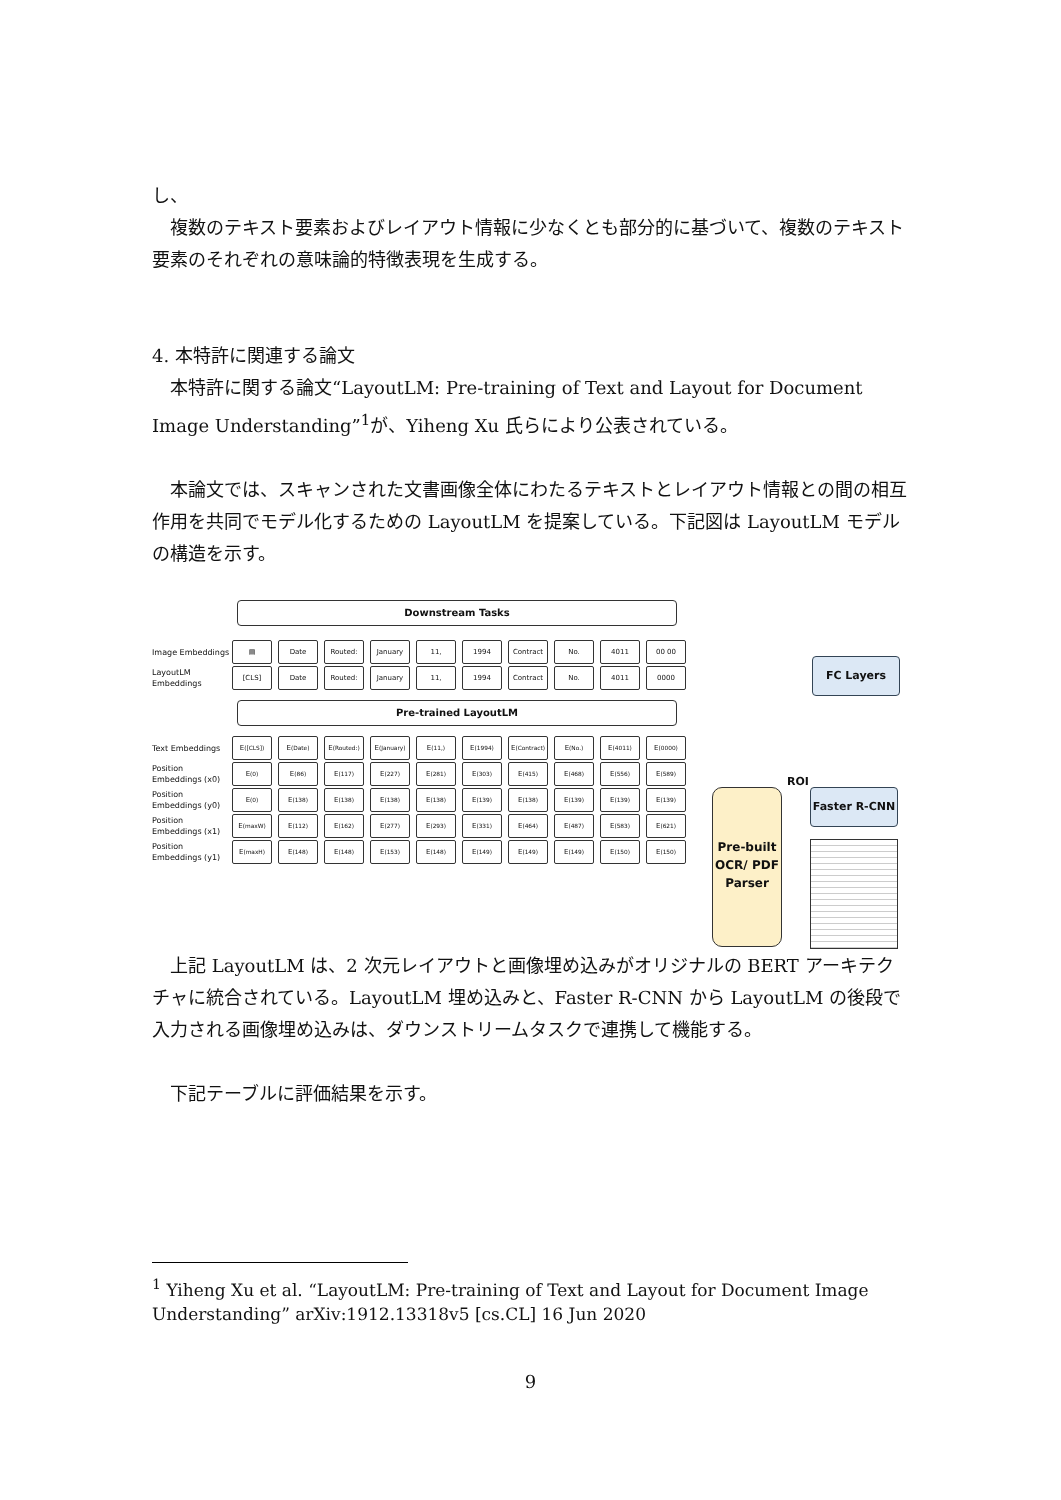し、
　複数のテキスト要素およびレイアウト情報に少なくとも部分的に基づいて、複数のテキスト要素のそれぞれの意味論的特徴表現を生成する。
4. 本特許に関連する論文
　本特許に関する論文“LayoutLM: Pre-training of Text and Layout for Document Image Understanding”<sup>1</sup>が、Yiheng Xu 氏らにより公表されている。
　本論文では、スキャンされた文書画像全体にわたるテキストとレイアウト情報との間の相互作用を共同でモデル化するための LayoutLM を提案している。下記図は LayoutLM モデルの構造を示す。
Downstream Tasks
Image Embeddings
▤ Date Routed: January 11, 1994 Contract No. 4011 00 00
LayoutLM Embeddings
[CLS] Date Routed: January 11, 1994 Contract No. 4011 0000
Pre-trained LayoutLM
Text Embeddings
E<sub>([CLS])</sub> E<sub>(Date)</sub>
E<sub>(Routed:)</sub>
E<sub>(January)</sub>
E<sub>(11,)</sub> E<sub>(1994)</sub>
E<sub>(Contract)</sub>
E<sub>(No.)</sub> E<sub>(4011)</sub> E<sub>(0000)</sub>
Position Embeddings (x0)
E<sub>(0)</sub> E<sub>(86)</sub> E<sub>(117)</sub> E<sub>(227)</sub> E<sub>(281)</sub> E<sub>(303)</sub> E<sub>(415)</sub> E<sub>(468)</sub> E<sub>(556)</sub> E<sub>(589)</sub>
Position Embeddings (y0)
E<sub>(0)</sub> E<sub>(138)</sub> E<sub>(138)</sub> E<sub>(138)</sub> E<sub>(138)</sub> E<sub>(139)</sub> E<sub>(138)</sub> E<sub>(139)</sub> E<sub>(139)</sub> E<sub>(139)</sub>
Position Embeddings (x1)
E<sub>(maxW)</sub> E<sub>(112)</sub> E<sub>(162)</sub> E<sub>(277)</sub> E<sub>(293)</sub> E<sub>(331)</sub> E<sub>(464)</sub> E<sub>(487)</sub> E<sub>(583)</sub> E<sub>(621)</sub>
Position Embeddings (y1)
E<sub>(maxH)</sub> E<sub>(148)</sub> E<sub>(148)</sub> E<sub>(153)</sub> E<sub>(148)</sub> E<sub>(149)</sub> E<sub>(149)</sub> E<sub>(149)</sub> E<sub>(150)</sub> E<sub>(150)</sub>
FC Layers
ROI
Pre-built OCR/ PDF Parser
Faster R-CNN
　上記 LayoutLM は、2 次元レイアウトと画像埋め込みがオリジナルの BERT アーキテクチャに統合されている。LayoutLM 埋め込みと、Faster R-CNN から LayoutLM の後段で入力される画像埋め込みは、ダウンストリームタスクで連携して機能する。
　下記テーブルに評価結果を示す。
<sup>1</sup> Yiheng Xu et al. “LayoutLM: Pre-training of Text and Layout for Document Image Understanding” arXiv:1912.13318v5 [cs.CL] 16 Jun 2020
9